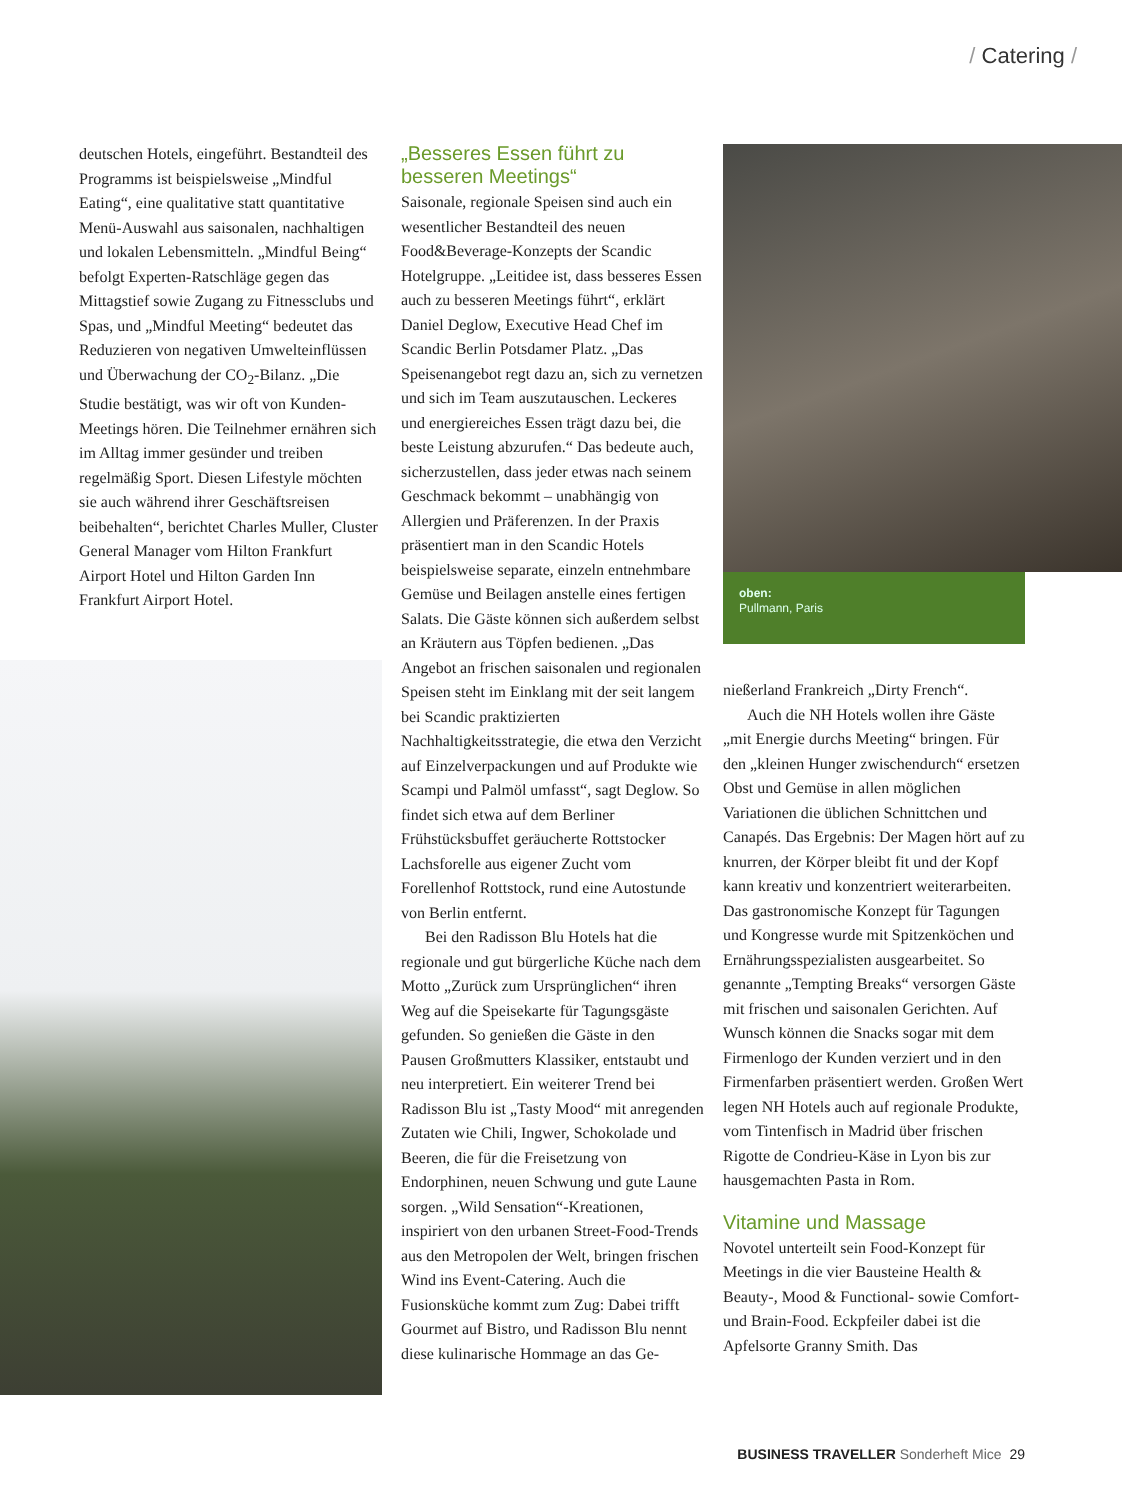/ Catering /
oben:
Pullmann, Paris
deutschen Hotels, eingeführt. Bestandteil des Programms ist beispielsweise „Mindful Eating“, eine qualitative statt quantitative Menü-Auswahl aus saisonalen, nachhaltigen und lokalen Lebensmitteln. „Mindful Being“ befolgt Experten-Ratschläge gegen das Mittagstief sowie Zugang zu Fitnessclubs und Spas, und „Mindful Meeting“ bedeutet das Reduzieren von negativen Umwelteinflüssen und Überwachung der CO<sub>2</sub>-Bilanz. „Die Studie bestätigt, was wir oft von Kunden-Meetings hören. Die Teilnehmer ernähren sich im Alltag immer gesünder und treiben regelmäßig Sport. Diesen Lifestyle möchten sie auch während ihrer Geschäftsreisen beibehalten“, berichtet Charles Muller, Cluster General Manager vom Hilton Frankfurt Airport Hotel und Hilton Garden Inn Frankfurt Airport Hotel.
„Besseres Essen führt zu besseren Meetings“
Saisonale, regionale Speisen sind auch ein wesentlicher Bestandteil des neuen Food&Beverage-Konzepts der Scandic Hotelgruppe. „Leitidee ist, dass besseres Essen auch zu besseren Meetings führt“, erklärt Daniel Deglow, Executive Head Chef im Scandic Berlin Potsdamer Platz. „Das Speisenangebot regt dazu an, sich zu vernetzen und sich im Team auszutauschen. Leckeres und energiereiches Essen trägt dazu bei, die beste Leistung abzurufen.“ Das bedeute auch, sicherzustellen, dass jeder etwas nach seinem Geschmack bekommt – unabhängig von Allergien und Präferenzen. In der Praxis präsentiert man in den Scandic Hotels beispielsweise separate, einzeln entnehmbare Gemüse und Beilagen anstelle eines fertigen Salats. Die Gäste können sich außerdem selbst an Kräutern aus Töpfen bedienen. „Das Angebot an frischen saisonalen und regionalen Speisen steht im Einklang mit der seit langem bei Scandic praktizierten Nachhaltigkeitsstrategie, die etwa den Verzicht auf Einzelverpackungen und auf Produkte wie Scampi und Palmöl umfasst“, sagt Deglow. So findet sich etwa auf dem Berliner Frühstücksbuffet geräucherte Rottstocker Lachsforelle aus eigener Zucht vom Forellenhof Rottstock, rund eine Autostunde von Berlin entfernt.
Bei den Radisson Blu Hotels hat die regionale und gut bürgerliche Küche nach dem Motto „Zurück zum Ursprünglichen“ ihren Weg auf die Speisekarte für Tagungsgäste gefunden. So genießen die Gäste in den Pausen Großmutters Klassiker, entstaubt und neu interpretiert. Ein weiterer Trend bei Radisson Blu ist „Tasty Mood“ mit anregenden Zutaten wie Chili, Ingwer, Schokolade und Beeren, die für die Freisetzung von Endorphinen, neuen Schwung und gute Laune sorgen. „Wild Sensation“-Kreationen, inspiriert von den urbanen Street-Food-Trends aus den Metropolen der Welt, bringen frischen Wind ins Event-Catering. Auch die Fusionsküche kommt zum Zug: Dabei trifft Gourmet auf Bistro, und Radisson Blu nennt diese kulinarische Hommage an das Ge-
nießerland Frankreich „Dirty French“.
Auch die NH Hotels wollen ihre Gäste „mit Energie durchs Meeting“ bringen. Für den „kleinen Hunger zwischendurch“ ersetzen Obst und Gemüse in allen möglichen Variationen die üblichen Schnittchen und Canapés. Das Ergebnis: Der Magen hört auf zu knurren, der Körper bleibt fit und der Kopf kann kreativ und konzentriert weiterarbeiten. Das gastronomische Konzept für Tagungen und Kongresse wurde mit Spitzenköchen und Ernährungsspezialisten ausgearbeitet. So genannte „Tempting Breaks“ versorgen Gäste mit frischen und saisonalen Gerichten. Auf Wunsch können die Snacks sogar mit dem Firmenlogo der Kunden verziert und in den Firmenfarben präsentiert werden. Großen Wert legen NH Hotels auch auf regionale Produkte, vom Tintenfisch in Madrid über frischen Rigotte de Condrieu-Käse in Lyon bis zur hausgemachten Pasta in Rom.
Vitamine und Massage
Novotel unterteilt sein Food-Konzept für Meetings in die vier Bausteine Health & Beauty-, Mood & Functional- sowie Comfort- und Brain-Food. Eckpfeiler dabei ist die Apfelsorte Granny Smith. Das
BUSINESS TRAVELLER Sonderheft Mice 29